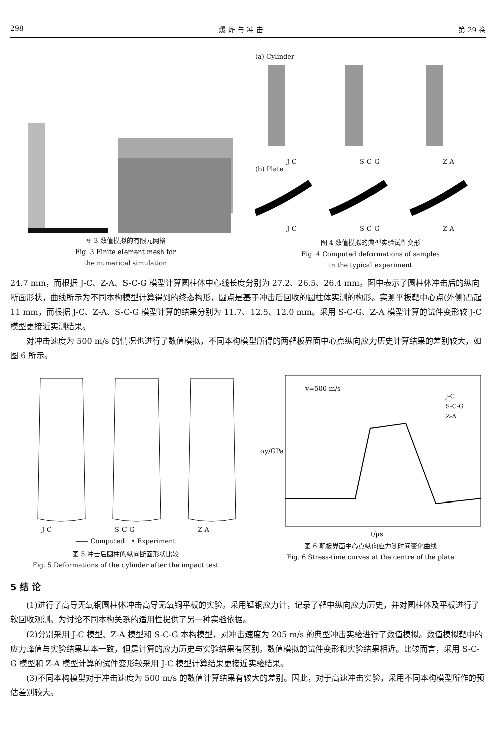298 爆 炸 与 冲 击 第 29 卷
图 3 数值模拟的有限元网格
Fig. 3 Finite element mesh for
the numerical simulation
(a) Cylinder
J-C S-C-G Z-A
(b) Plate
J-C S-C-G Z-A
图 4 数值模拟的典型实验试件变形
Fig. 4 Computed deformations of samples
in the typical experiment
24.7 mm，而根据 J-C、Z-A、S-C-G 模型计算圆柱体中心线长度分别为 27.2、26.5、26.4 mm。图中表示了圆柱体冲击后的纵向断面形状，曲线所示为不同本构模型计算得到的终态构形，圆点是基于冲击后回收的圆柱体实测的构形。实测平板靶中心点(外侧)凸起 11 mm，而根据 J-C、Z-A、S-C-G 模型计算的结果分别为 11.7、12.5、12.0 mm。采用 S-C-G、Z-A 模型计算的试件变形较 J-C 模型更接近实测结果。
对冲击速度为 500 m/s 的情况也进行了数值模拟，不同本构模型所得的两靶板界面中心点纵向应力历史计算结果的差别较大，如图 6 所示。
J-C S-C-G Z-A
—— Computed • Experiment
图 5 冲击后圆柱的纵向断面形状比较
Fig. 5 Deformations of the cylinder after the impact test
v=500 m/s
J-C
S-C-G
Z-A
σy/GPa
t/μs
图 6 靶板界面中心点纵向应力随时间变化曲线
Fig. 6 Stress-time curves at the centre of the plate
5 结 论
(1)进行了高导无氧铜圆柱体冲击高导无氧铜平板的实验。采用锰铜应力计，记录了靶中纵向应力历史，并对圆柱体及平板进行了软回收观测。为讨论不同本构关系的适用性提供了另一种实验依据。
(2)分别采用 J-C 模型、Z-A 模型和 S-C-G 本构模型，对冲击速度为 205 m/s 的典型冲击实验进行了数值模拟。数值模拟靶中的应力峰值与实验结果基本一致，但是计算的应力历史与实验结果有区别。数值模拟的试件变形和实验结果相近。比较而言，采用 S-C-G 模型和 Z-A 模型计算的试件变形较采用 J-C 模型计算结果更接近实验结果。
(3)不同本构模型对于冲击速度为 500 m/s 的数值计算结果有较大的差别。因此，对于高速冲击实验，采用不同本构模型所作的预估差别较大。